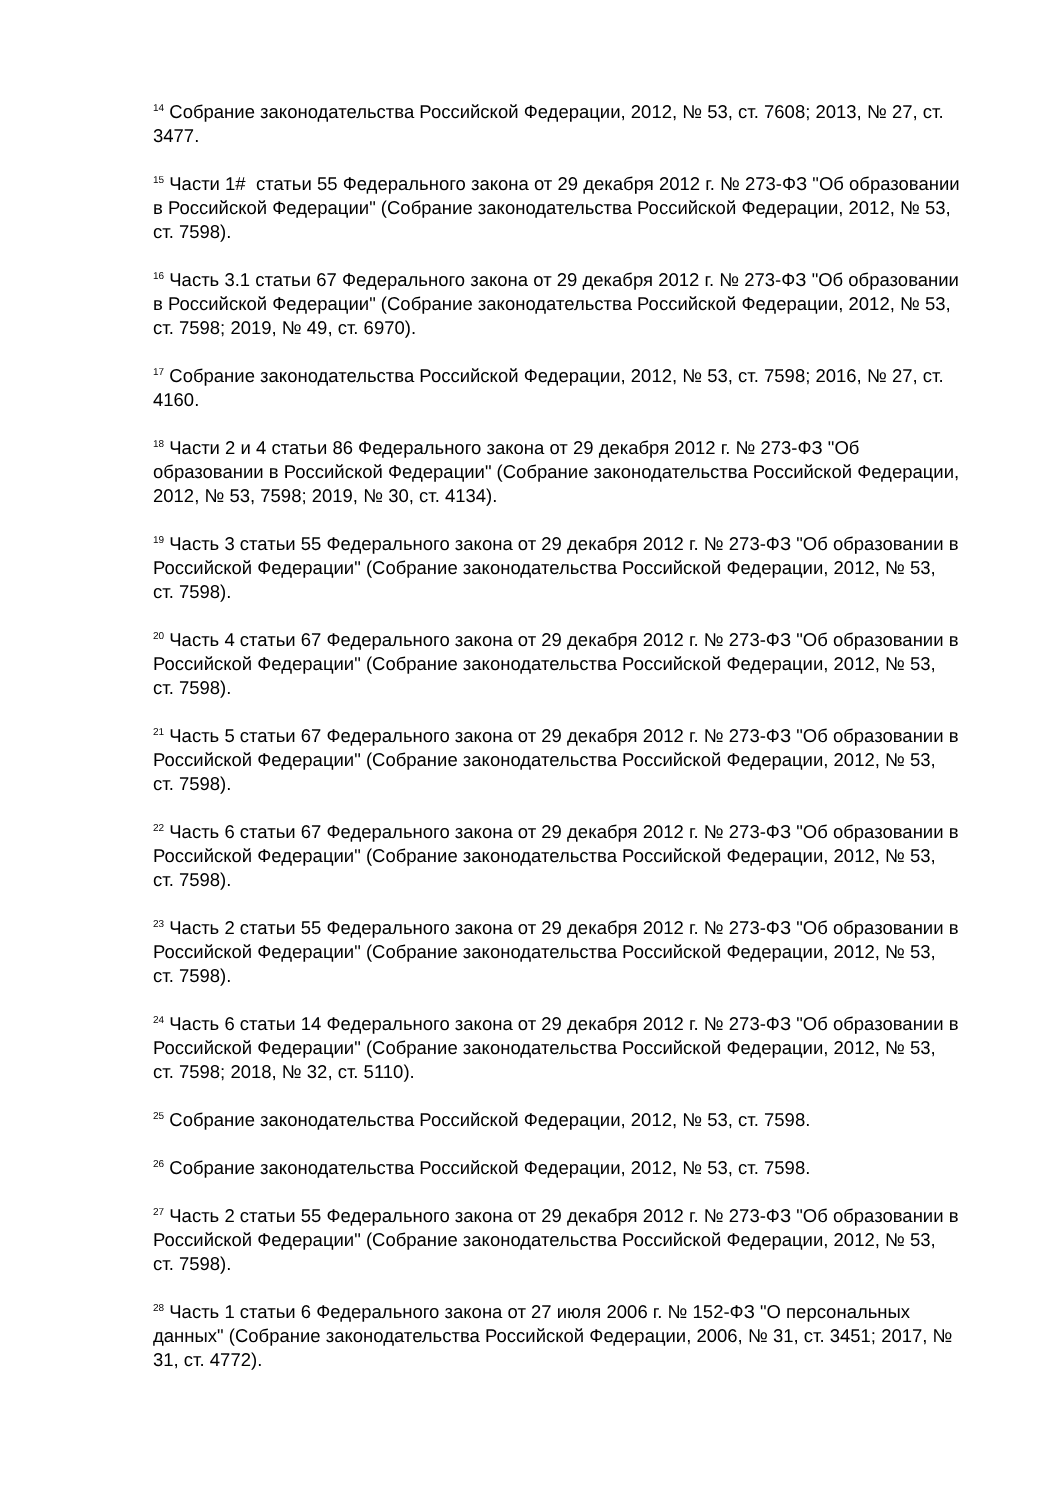<sup>14</sup> Собрание законодательства Российской Федерации, 2012, № 53, ст. 7608; 2013, № 27, ст. 3477.
<sup>15</sup> Части 1# статьи 55 Федерального закона от 29 декабря 2012 г. № 273-ФЗ "Об образовании в Российской Федерации" (Собрание законодательства Российской Федерации, 2012, № 53, ст. 7598).
<sup>16</sup> Часть 3.1 статьи 67 Федерального закона от 29 декабря 2012 г. № 273-ФЗ "Об образовании в Российской Федерации" (Собрание законодательства Российской Федерации, 2012, № 53, ст. 7598; 2019, № 49, ст. 6970).
<sup>17</sup> Собрание законодательства Российской Федерации, 2012, № 53, ст. 7598; 2016, № 27, ст. 4160.
<sup>18</sup> Части 2 и 4 статьи 86 Федерального закона от 29 декабря 2012 г. № 273-ФЗ "Об образовании в Российской Федерации" (Собрание законодательства Российской Федерации, 2012, № 53, 7598; 2019, № 30, ст. 4134).
<sup>19</sup> Часть 3 статьи 55 Федерального закона от 29 декабря 2012 г. № 273-ФЗ "Об образовании в Российской Федерации" (Собрание законодательства Российской Федерации, 2012, № 53, ст. 7598).
<sup>20</sup> Часть 4 статьи 67 Федерального закона от 29 декабря 2012 г. № 273-ФЗ "Об образовании в Российской Федерации" (Собрание законодательства Российской Федерации, 2012, № 53, ст. 7598).
<sup>21</sup> Часть 5 статьи 67 Федерального закона от 29 декабря 2012 г. № 273-ФЗ "Об образовании в Российской Федерации" (Собрание законодательства Российской Федерации, 2012, № 53, ст. 7598).
<sup>22</sup> Часть 6 статьи 67 Федерального закона от 29 декабря 2012 г. № 273-ФЗ "Об образовании в Российской Федерации" (Собрание законодательства Российской Федерации, 2012, № 53, ст. 7598).
<sup>23</sup> Часть 2 статьи 55 Федерального закона от 29 декабря 2012 г. № 273-ФЗ "Об образовании в Российской Федерации" (Собрание законодательства Российской Федерации, 2012, № 53, ст. 7598).
<sup>24</sup> Часть 6 статьи 14 Федерального закона от 29 декабря 2012 г. № 273-ФЗ "Об образовании в Российской Федерации" (Собрание законодательства Российской Федерации, 2012, № 53, ст. 7598; 2018, № 32, ст. 5110).
<sup>25</sup> Собрание законодательства Российской Федерации, 2012, № 53, ст. 7598.
<sup>26</sup> Собрание законодательства Российской Федерации, 2012, № 53, ст. 7598.
<sup>27</sup> Часть 2 статьи 55 Федерального закона от 29 декабря 2012 г. № 273-ФЗ "Об образовании в Российской Федерации" (Собрание законодательства Российской Федерации, 2012, № 53, ст. 7598).
<sup>28</sup> Часть 1 статьи 6 Федерального закона от 27 июля 2006 г. № 152-ФЗ "О персональных данных" (Собрание законодательства Российской Федерации, 2006, № 31, ст. 3451; 2017, № 31, ст. 4772).